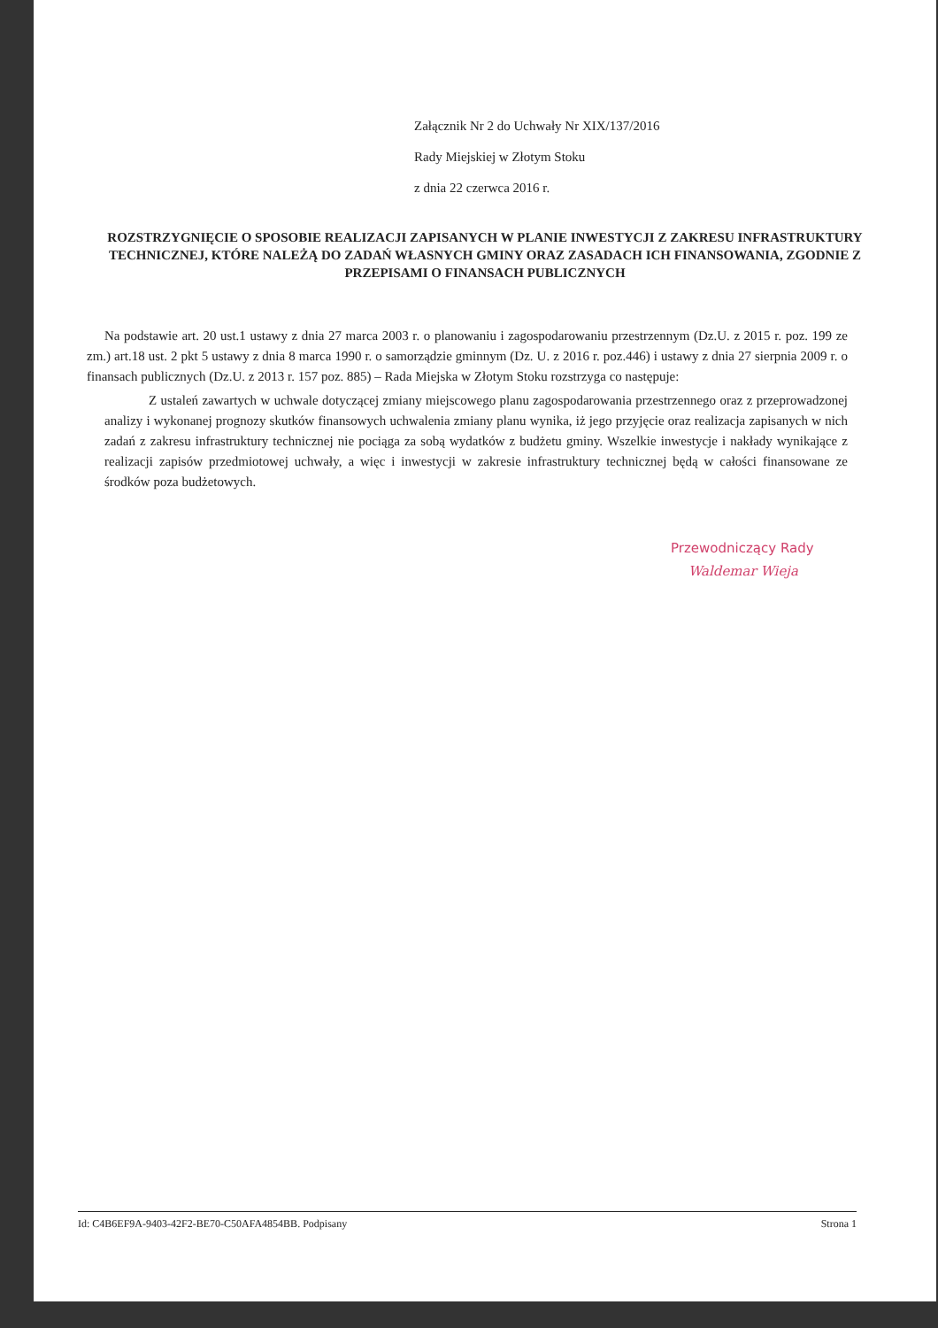Załącznik Nr 2 do Uchwały Nr XIX/137/2016
Rady Miejskiej w Złotym Stoku
z dnia 22 czerwca 2016 r.
ROZSTRZYGNIĘCIE O SPOSOBIE REALIZACJI ZAPISANYCH W PLANIE INWESTYCJI Z ZAKRESU INFRASTRUKTURY TECHNICZNEJ, KTÓRE NALEŻĄ DO ZADAŃ WŁASNYCH GMINY ORAZ ZASADACH ICH FINANSOWANIA, ZGODNIE Z PRZEPISAMI O FINANSACH PUBLICZNYCH
Na podstawie art. 20 ust.1 ustawy z dnia 27 marca 2003 r. o planowaniu i zagospodarowaniu przestrzennym (Dz.U. z 2015 r. poz. 199 ze zm.) art.18 ust. 2 pkt 5 ustawy z dnia 8 marca 1990 r. o samorządzie gminnym (Dz. U. z 2016 r. poz.446) i ustawy z dnia 27 sierpnia 2009 r. o finansach publicznych (Dz.U. z 2013 r. 157 poz. 885) – Rada Miejska w Złotym Stoku rozstrzyga co następuje:
Z ustaleń zawartych w uchwale dotyczącej zmiany miejscowego planu zagospodarowania przestrzennego oraz z przeprowadzonej analizy i wykonanej prognozy skutków finansowych uchwalenia zmiany planu wynika, iż jego przyjęcie oraz realizacja zapisanych w nich zadań z zakresu infrastruktury technicznej nie pociąga za sobą wydatków z budżetu gminy. Wszelkie inwestycje i nakłady wynikające z realizacji zapisów przedmiotowej uchwały, a więc i inwestycji w zakresie infrastruktury technicznej będą w całości finansowane ze środków poza budżetowych.
Przewodniczący Rady
Waldemar Wieja
Id: C4B6EF9A-9403-42F2-BE70-C50AFA4854BB. Podpisany Strona 1